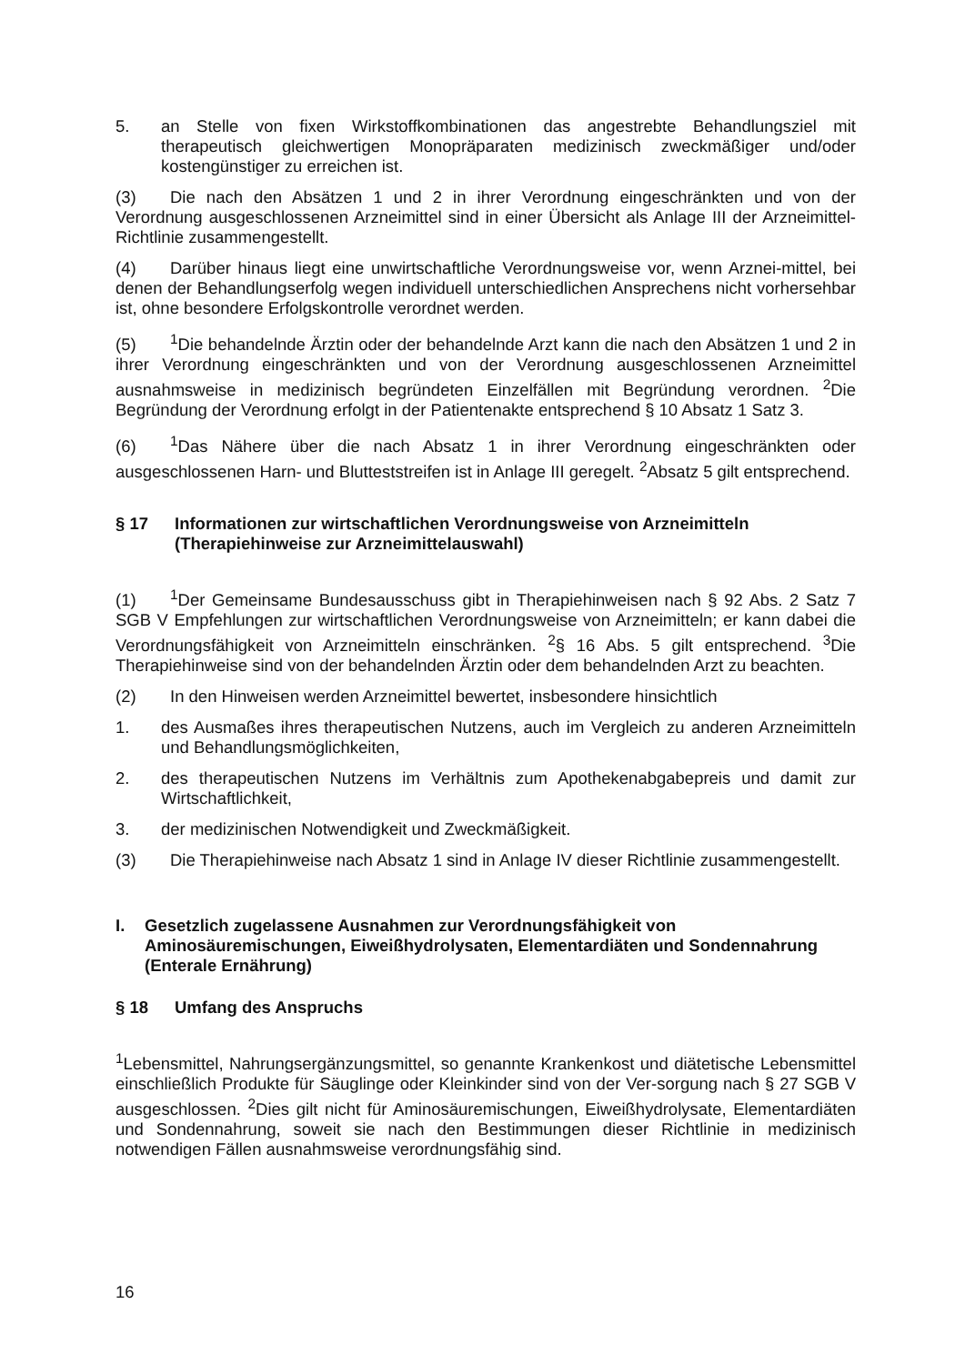5. an Stelle von fixen Wirkstoffkombinationen das angestrebte Behandlungsziel mit therapeutisch gleichwertigen Monopräparaten medizinisch zweckmäßiger und/oder kostengünstiger zu erreichen ist.
(3) Die nach den Absätzen 1 und 2 in ihrer Verordnung eingeschränkten und von der Verordnung ausgeschlossenen Arzneimittel sind in einer Übersicht als Anlage III der Arzneimittel-Richtlinie zusammengestellt.
(4) Darüber hinaus liegt eine unwirtschaftliche Verordnungsweise vor, wenn Arznei-mittel, bei denen der Behandlungserfolg wegen individuell unterschiedlichen Ansprechens nicht vorhersehbar ist, ohne besondere Erfolgskontrolle verordnet werden.
(5)<sup>1</sup>Die behandelnde Ärztin oder der behandelnde Arzt kann die nach den Absätzen 1 und 2 in ihrer Verordnung eingeschränkten und von der Verordnung ausgeschlossenen Arzneimittel ausnahmsweise in medizinisch begründeten Einzelfällen mit Begründung verordnen. <sup>2</sup>Die Begründung der Verordnung erfolgt in der Patientenakte entsprechend § 10 Absatz 1 Satz 3.
(6)<sup>1</sup>Das Nähere über die nach Absatz 1 in ihrer Verordnung eingeschränkten oder ausgeschlossenen Harn- und Blutteststreifen ist in Anlage III geregelt. <sup>2</sup>Absatz 5 gilt entsprechend.
§ 17 Informationen zur wirtschaftlichen Verordnungsweise von Arzneimitteln (Therapiehinweise zur Arzneimittelauswahl)
(1)<sup>1</sup>Der Gemeinsame Bundesausschuss gibt in Therapiehinweisen nach § 92 Abs. 2 Satz 7 SGB V Empfehlungen zur wirtschaftlichen Verordnungsweise von Arzneimitteln; er kann dabei die Verordnungsfähigkeit von Arzneimitteln einschränken. <sup>2</sup>§ 16 Abs. 5 gilt entsprechend. <sup>3</sup>Die Therapiehinweise sind von der behandelnden Ärztin oder dem behandelnden Arzt zu beachten.
(2) In den Hinweisen werden Arzneimittel bewertet, insbesondere hinsichtlich
1. des Ausmaßes ihres therapeutischen Nutzens, auch im Vergleich zu anderen Arzneimitteln und Behandlungsmöglichkeiten,
2. des therapeutischen Nutzens im Verhältnis zum Apothekenabgabepreis und damit zur Wirtschaftlichkeit,
3. der medizinischen Notwendigkeit und Zweckmäßigkeit.
(3) Die Therapiehinweise nach Absatz 1 sind in Anlage IV dieser Richtlinie zusammengestellt.
I. Gesetzlich zugelassene Ausnahmen zur Verordnungsfähigkeit von Aminosäuremischungen, Eiweißhydrolysaten, Elementardiäten und Sondennahrung (Enterale Ernährung)
§ 18 Umfang des Anspruchs
<sup>1</sup> Lebensmittel, Nahrungsergänzungsmittel, so genannte Krankenkost und diätetische Lebensmittel einschließlich Produkte für Säuglinge oder Kleinkinder sind von der Ver-sorgung nach § 27 SGB V ausgeschlossen. <sup>2</sup>Dies gilt nicht für Aminosäuremischungen, Eiweißhydrolysate, Elementardiäten und Sondennahrung, soweit sie nach den Bestimmungen dieser Richtlinie in medizinisch notwendigen Fällen ausnahmsweise verordnungsfähig sind.
16